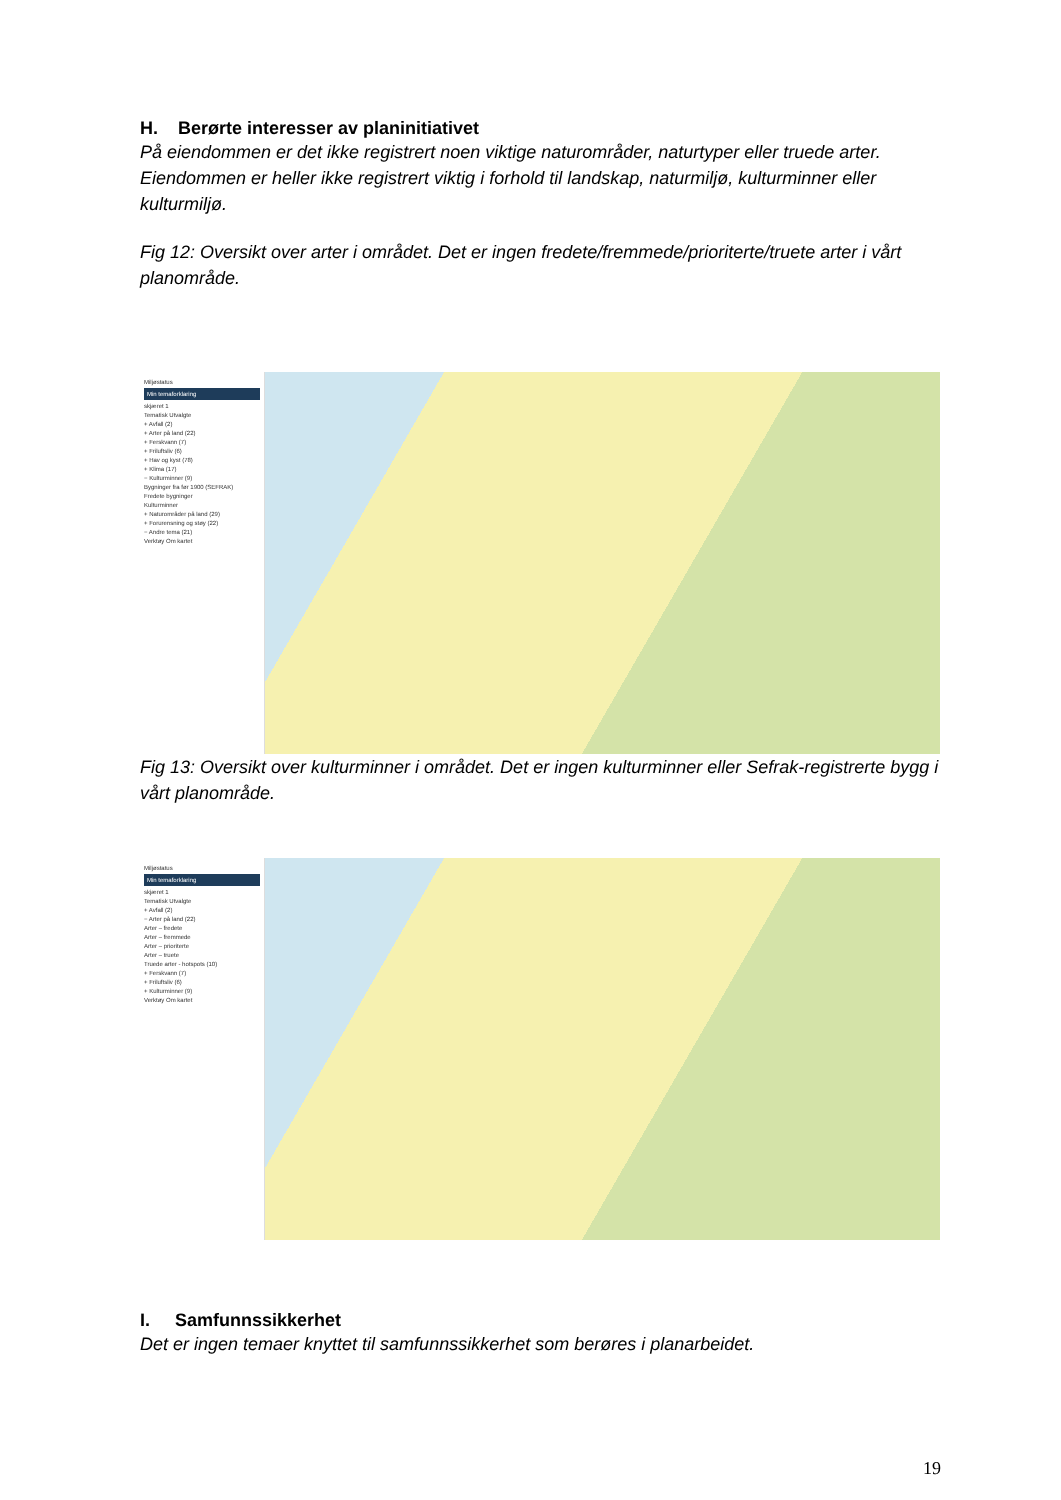H. Berørte interesser av planinitiativet
På eiendommen er det ikke registrert noen viktige naturområder, naturtyper eller truede arter. Eiendommen er heller ikke registrert viktig i forhold til landskap, naturmiljø, kulturminner eller kulturmiljø.
Fig 12: Oversikt over arter i området. Det er ingen fredete/fremmede/prioriterte/truete arter i vårt planområde.
Miljøstatus
Min temaforklaring
skjæret 1
Tematisk Utvalgte
+ Avfall (2)
+ Arter på land (22)
+ Ferskvann (7)
+ Friluftsliv (6)
+ Hav og kyst (78)
+ Klima (17)
− Kulturminner (9)
Bygninger fra før 1900 (SEFRAK)
Fredete bygninger
Kulturminner
+ Naturområder på land (29)
+ Forurensning og støy (22)
− Andre tema (21)
Verktøy Om kartet
Fig 13: Oversikt over kulturminner i området. Det er ingen kulturminner eller Sefrak-registrerte bygg i vårt planområde.
Miljøstatus
Min temaforklaring
skjæret 1
Tematisk Utvalgte
+ Avfall (2)
− Arter på land (22)
Arter – fredete
Arter – fremmede
Arter – prioriterte
Arter – truete
Truede arter - hotspots (10)
+ Ferskvann (7)
+ Friluftsliv (6)
+ Kulturminner (9)
Verktøy Om kartet
I. Samfunnssikkerhet
Det er ingen temaer knyttet til samfunnssikkerhet som berøres i planarbeidet.
19